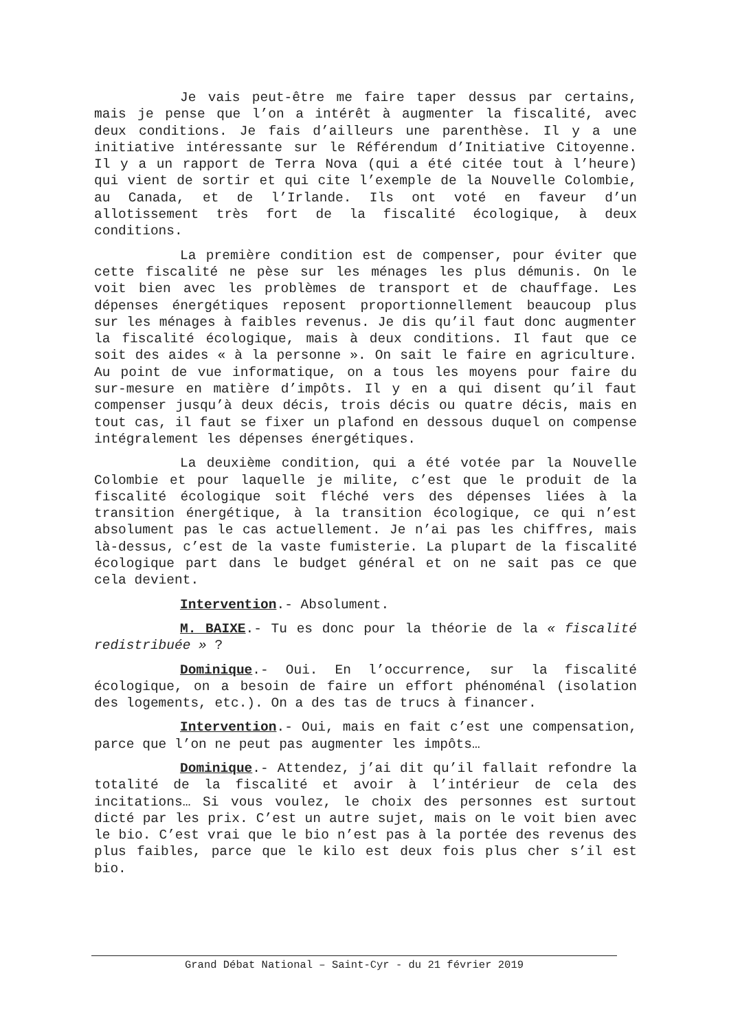Je vais peut-être me faire taper dessus par certains, mais je pense que l’on a intérêt à augmenter la fiscalité, avec deux conditions. Je fais d’ailleurs une parenthèse. Il y a une initiative intéressante sur le Référendum d’Initiative Citoyenne. Il y a un rapport de Terra Nova (qui a été citée tout à l’heure) qui vient de sortir et qui cite l’exemple de la Nouvelle Colombie, au Canada, et de l’Irlande. Ils ont voté en faveur d’un allotissement très fort de la fiscalité écologique, à deux conditions.
La première condition est de compenser, pour éviter que cette fiscalité ne pèse sur les ménages les plus démunis. On le voit bien avec les problèmes de transport et de chauffage. Les dépenses énergétiques reposent proportionnellement beaucoup plus sur les ménages à faibles revenus. Je dis qu’il faut donc augmenter la fiscalité écologique, mais à deux conditions. Il faut que ce soit des aides « à la personne ». On sait le faire en agriculture. Au point de vue informatique, on a tous les moyens pour faire du sur-mesure en matière d’impôts. Il y en a qui disent qu’il faut compenser jusqu’à deux décis, trois décis ou quatre décis, mais en tout cas, il faut se fixer un plafond en dessous duquel on compense intégralement les dépenses énergétiques.
La deuxième condition, qui a été votée par la Nouvelle Colombie et pour laquelle je milite, c’est que le produit de la fiscalité écologique soit fléché vers des dépenses liées à la transition énergétique, à la transition écologique, ce qui n’est absolument pas le cas actuellement. Je n’ai pas les chiffres, mais là-dessus, c’est de la vaste fumisterie. La plupart de la fiscalité écologique part dans le budget général et on ne sait pas ce que cela devient.
Intervention.- Absolument.
M. BAIXE.- Tu es donc pour la théorie de la « fiscalité redistribuée » ?
Dominique.- Oui. En l’occurrence, sur la fiscalité écologique, on a besoin de faire un effort phénoménal (isolation des logements, etc.). On a des tas de trucs à financer.
Intervention.- Oui, mais en fait c’est une compensation, parce que l’on ne peut pas augmenter les impôts…
Dominique.- Attendez, j’ai dit qu’il fallait refondre la totalité de la fiscalité et avoir à l’intérieur de cela des incitations… Si vous voulez, le choix des personnes est surtout dicté par les prix. C’est un autre sujet, mais on le voit bien avec le bio. C’est vrai que le bio n’est pas à la portée des revenus des plus faibles, parce que le kilo est deux fois plus cher s’il est bio.
Grand Débat National – Saint-Cyr - du 21 février 2019